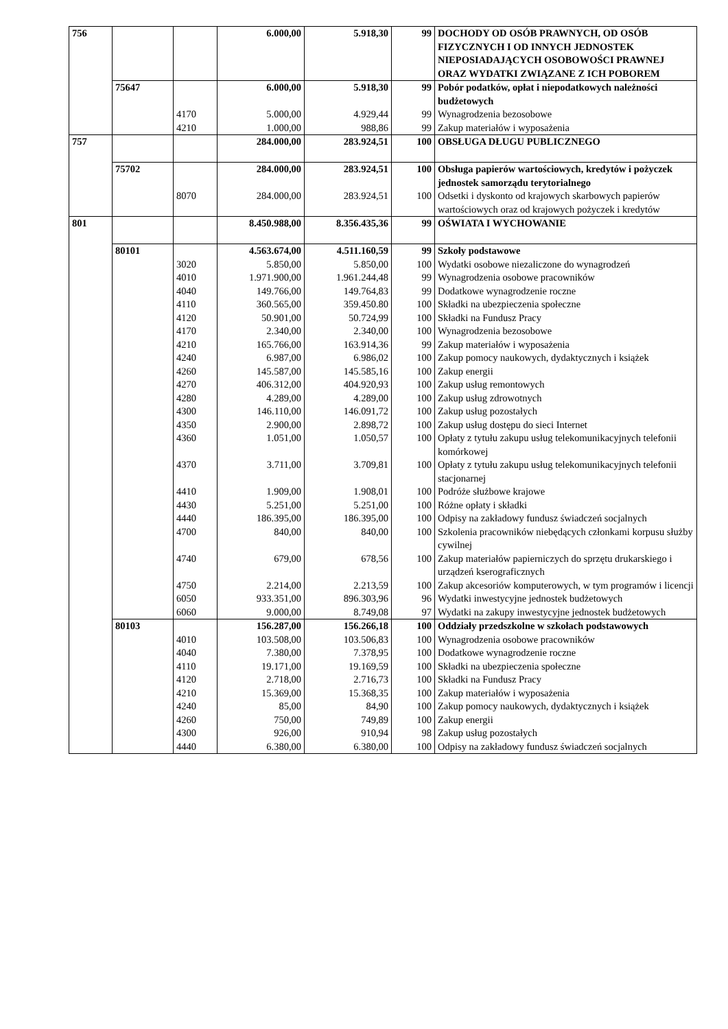| 756 | | | 6.000,00 | 5.918,30 | 99 | DOCHODY OD OSÓB PRAWNYCH, OD OSÓB FIZYCZNYCH I OD INNYCH JEDNOSTEK NIEPOSIADAJĄCYCH OSOBOWOŚCI PRAWNEJ ORAZ WYDATKI ZWIĄZANE Z ICH POBOREM |
| | 75647 | | 6.000,00 | 5.918,30 | 99 | Pobór podatków, opłat i niepodatkowych należności budżetowych |
| | | 4170 | 5.000,00 | 4.929,44 | 99 | Wynagrodzenia bezosobowe |
| | | 4210 | 1.000,00 | 988,86 | 99 | Zakup materiałów i wyposażenia |
| 757 | | | 284.000,00 | 283.924,51 | 100 | OBSŁUGA DŁUGU PUBLICZNEGO |
| | 75702 | | 284.000,00 | 283.924,51 | 100 | Obsługa papierów wartościowych, kredytów i pożyczek jednostek samorządu terytorialnego |
| | | 8070 | 284.000,00 | 283.924,51 | 100 | Odsetki i dyskonto od krajowych skarbowych papierów wartościowych oraz od krajowych pożyczek i kredytów |
| 801 | | | 8.450.988,00 | 8.356.435,36 | 99 | OŚWIATA I WYCHOWANIE |
| | 80101 | | 4.563.674,00 | 4.511.160,59 | 99 | Szkoły podstawowe |
| | | 3020 | 5.850,00 | 5.850,00 | 100 | Wydatki osobowe niezaliczone do wynagrodzeń |
| | | 4010 | 1.971.900,00 | 1.961.244,48 | 99 | Wynagrodzenia osobowe pracowników |
| | | 4040 | 149.766,00 | 149.764,83 | 99 | Dodatkowe wynagrodzenie roczne |
| | | 4110 | 360.565,00 | 359.450.80 | 100 | Składki na ubezpieczenia społeczne |
| | | 4120 | 50.901,00 | 50.724,99 | 100 | Składki na Fundusz Pracy |
| | | 4170 | 2.340,00 | 2.340,00 | 100 | Wynagrodzenia bezosobowe |
| | | 4210 | 165.766,00 | 163.914,36 | 99 | Zakup materiałów i wyposażenia |
| | | 4240 | 6.987,00 | 6.986,02 | 100 | Zakup pomocy naukowych, dydaktycznych i książek |
| | | 4260 | 145.587,00 | 145.585,16 | 100 | Zakup energii |
| | | 4270 | 406.312,00 | 404.920,93 | 100 | Zakup usług remontowych |
| | | 4280 | 4.289,00 | 4.289,00 | 100 | Zakup usług zdrowotnych |
| | | 4300 | 146.110,00 | 146.091,72 | 100 | Zakup usług pozostałych |
| | | 4350 | 2.900,00 | 2.898,72 | 100 | Zakup usług dostępu do sieci Internet |
| | | 4360 | 1.051,00 | 1.050,57 | 100 | Opłaty z tytułu zakupu usług telekomunikacyjnych telefonii komórkowej |
| | | 4370 | 3.711,00 | 3.709,81 | 100 | Opłaty z tytułu zakupu usług telekomunikacyjnych telefonii stacjonarnej |
| | | 4410 | 1.909,00 | 1.908,01 | 100 | Podróże służbowe krajowe |
| | | 4430 | 5.251,00 | 5.251,00 | 100 | Różne opłaty i składki |
| | | 4440 | 186.395,00 | 186.395,00 | 100 | Odpisy na zakładowy fundusz świadczeń socjalnych |
| | | 4700 | 840,00 | 840,00 | 100 | Szkolenia pracowników niebędących członkami korpusu służby cywilnej |
| | | 4740 | 679,00 | 678,56 | 100 | Zakup materiałów papierniczych do sprzętu drukarskiego i urządzeń kserograficznych |
| | | 4750 | 2.214,00 | 2.213,59 | 100 | Zakup akcesoriów komputerowych, w tym programów i licencji |
| | | 6050 | 933.351,00 | 896.303,96 | 96 | Wydatki inwestycyjne jednostek budżetowych |
| | | 6060 | 9.000,00 | 8.749,08 | 97 | Wydatki na zakupy inwestycyjne jednostek budżetowych |
| | 80103 | | 156.287,00 | 156.266,18 | 100 | Oddziały przedszkolne w szkołach podstawowych |
| | | 4010 | 103.508,00 | 103.506,83 | 100 | Wynagrodzenia osobowe pracowników |
| | | 4040 | 7.380,00 | 7.378,95 | 100 | Dodatkowe wynagrodzenie roczne |
| | | 4110 | 19.171,00 | 19.169,59 | 100 | Składki na ubezpieczenia społeczne |
| | | 4120 | 2.718,00 | 2.716,73 | 100 | Składki na Fundusz Pracy |
| | | 4210 | 15.369,00 | 15.368,35 | 100 | Zakup materiałów i wyposażenia |
| | | 4240 | 85,00 | 84,90 | 100 | Zakup pomocy naukowych, dydaktycznych i książek |
| | | 4260 | 750,00 | 749,89 | 100 | Zakup energii |
| | | 4300 | 926,00 | 910,94 | 98 | Zakup usług pozostałych |
| | | 4440 | 6.380,00 | 6.380,00 | 100 | Odpisy na zakładowy fundusz świadczeń socjalnych |